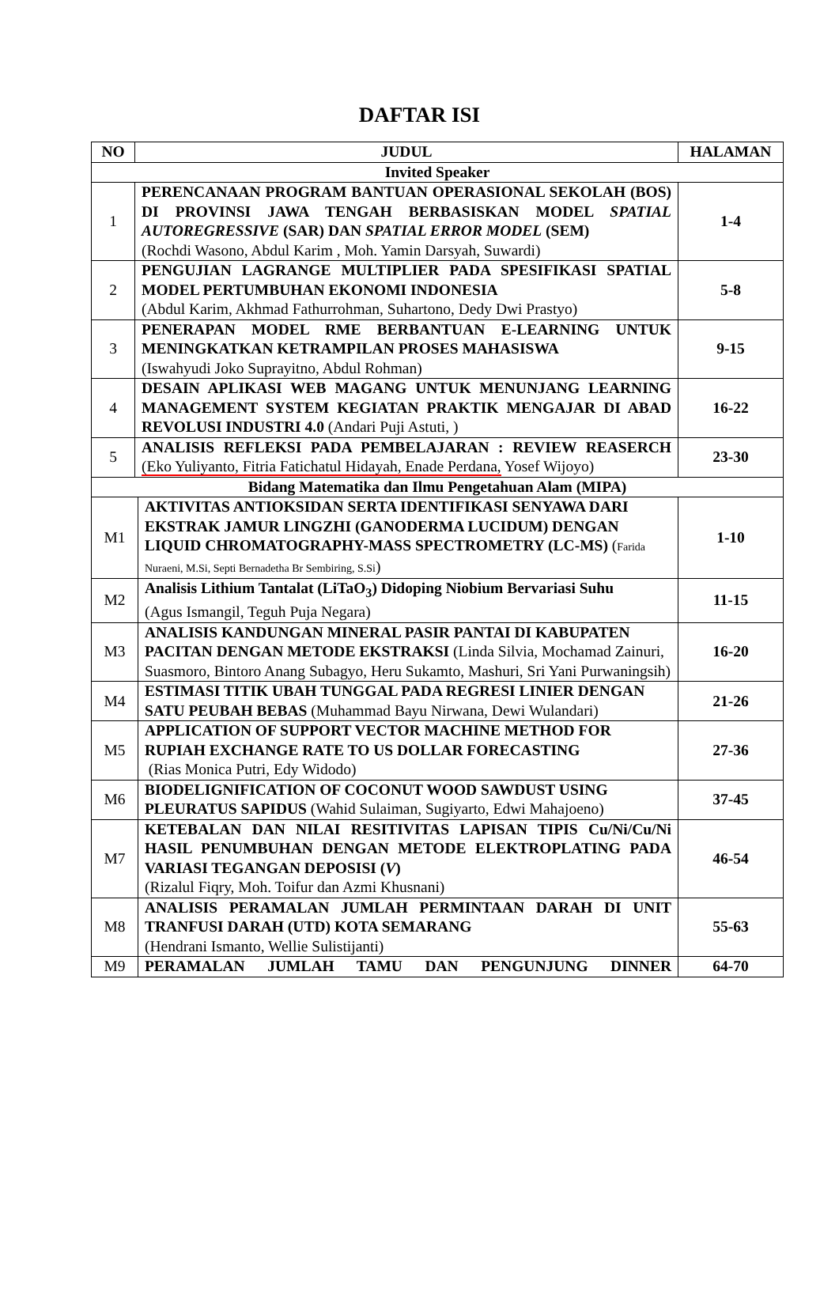DAFTAR ISI
| NO | JUDUL | | HALAMAN |
| --- | --- | --- | --- |
| Invited Speaker | | | |
| 1 | PERENCANAAN PROGRAM BANTUAN OPERASIONAL SEKOLAH (BOS) DI PROVINSI JAWA TENGAH BERBASISKAN MODEL SPATIAL AUTOREGRESSIVE (SAR) DAN SPATIAL ERROR MODEL (SEM) (Rochdi Wasono, Abdul Karim , Moh. Yamin Darsyah, Suwardi) | | 1-4 |
| 2 | PENGUJIAN LAGRANGE MULTIPLIER PADA SPESIFIKASI SPATIAL MODEL PERTUMBUHAN EKONOMI INDONESIA (Abdul Karim, Akhmad Fathurrohman, Suhartono, Dedy Dwi Prastyo) | | 5-8 |
| 3 | PENERAPAN MODEL RME BERBANTUAN E-LEARNING UNTUK MENINGKATKAN KETRAMPILAN PROSES MAHASISWA (Iswahyudi Joko Suprayitno, Abdul Rohman) | | 9-15 |
| 4 | DESAIN APLIKASI WEB MAGANG UNTUK MENUNJANG LEARNING MANAGEMENT SYSTEM KEGIATAN PRAKTIK MENGAJAR DI ABAD REVOLUSI INDUSTRI 4.0 (Andari Puji Astuti, ) | | 16-22 |
| 5 | ANALISIS REFLEKSI PADA PEMBELAJARAN : REVIEW REASERCH (Eko Yuliyanto, Fitria Fatichatul Hidayah, Enade Perdana, Yosef Wijoyo) | | 23-30 |
| Bidang Matematika dan Ilmu Pengetahuan Alam (MIPA) | | | |
| M1 | | AKTIVITAS ANTIOKSIDAN SERTA IDENTIFIKASI SENYAWA DARI EKSTRAK JAMUR LINGZHI (GANODERMA LUCIDUM) DENGAN LIQUID CHROMATOGRAPHY-MASS SPECTROMETRY (LC-MS) ( Farida Nuraeni, M.Si, Septi Bernadetha Br Sembiring, S.Si ) | 1-10 |
| M2 | | Analisis Lithium Tantalat (LiTaO<sub>3</sub>) Didoping Niobium Bervariasi Suhu (Agus Ismangil, Teguh Puja Negara) | 11-15 |
| M3 | | ANALISIS KANDUNGAN MINERAL PASIR PANTAI DI KABUPATEN PACITAN DENGAN METODE EKSTRAKSI (Linda Silvia, Mochamad Zainuri, Suasmoro, Bintoro Anang Subagyo, Heru Sukamto, Mashuri, Sri Yani Purwaningsih) | 16-20 |
| M4 | | ESTIMASI TITIK UBAH TUNGGAL PADA REGRESI LINIER DENGAN SATU PEUBAH BEBAS (Muhammad Bayu Nirwana, Dewi Wulandari) | 21-26 |
| M5 | | APPLICATION OF SUPPORT VECTOR MACHINE METHOD FOR RUPIAH EXCHANGE RATE TO US DOLLAR FORECASTING (Rias Monica Putri, Edy Widodo) | 27-36 |
| M6 | | BIODELIGNIFICATION OF COCONUT WOOD SAWDUST USING PLEURATUS SAPIDUS (Wahid Sulaiman, Sugiyarto, Edwi Mahajoeno) | 37-45 |
| M7 | | KETEBALAN DAN NILAI RESITIVITAS LAPISAN TIPIS Cu/Ni/Cu/Ni HASIL PENUMBUHAN DENGAN METODE ELEKTROPLATING PADA VARIASI TEGANGAN DEPOSISI ( V ) (Rizalul Fiqry, Moh. Toifur dan Azmi Khusnani) | 46-54 |
| M8 | | ANALISIS PERAMALAN JUMLAH PERMINTAAN DARAH DI UNIT TRANFUSI DARAH (UTD) KOTA SEMARANG (Hendrani Ismanto, Wellie Sulistijanti) | 55-63 |
| M9 | | PERAMALAN JUMLAH TAMU DAN PENGUNJUNG DINNER | 64-70 |